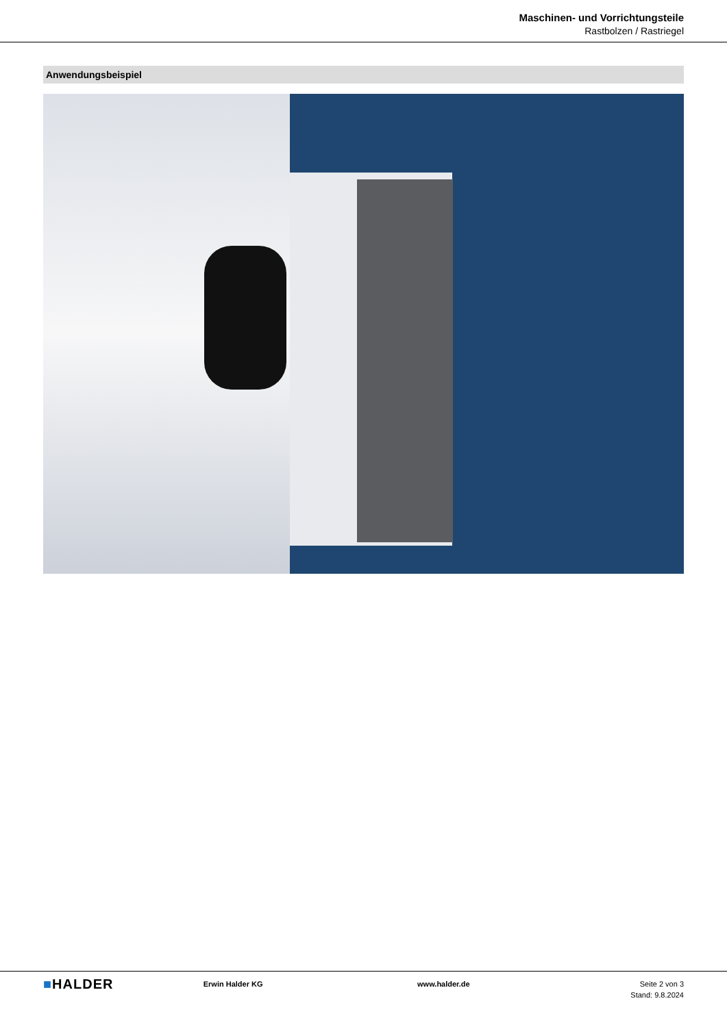Maschinen- und Vorrichtungsteile
Rastbolzen / Rastriegel
Anwendungsbeispiel
■HALDER
Erwin Halder KG www.halder.de Seite 2 von 3
Stand: 9.8.2024